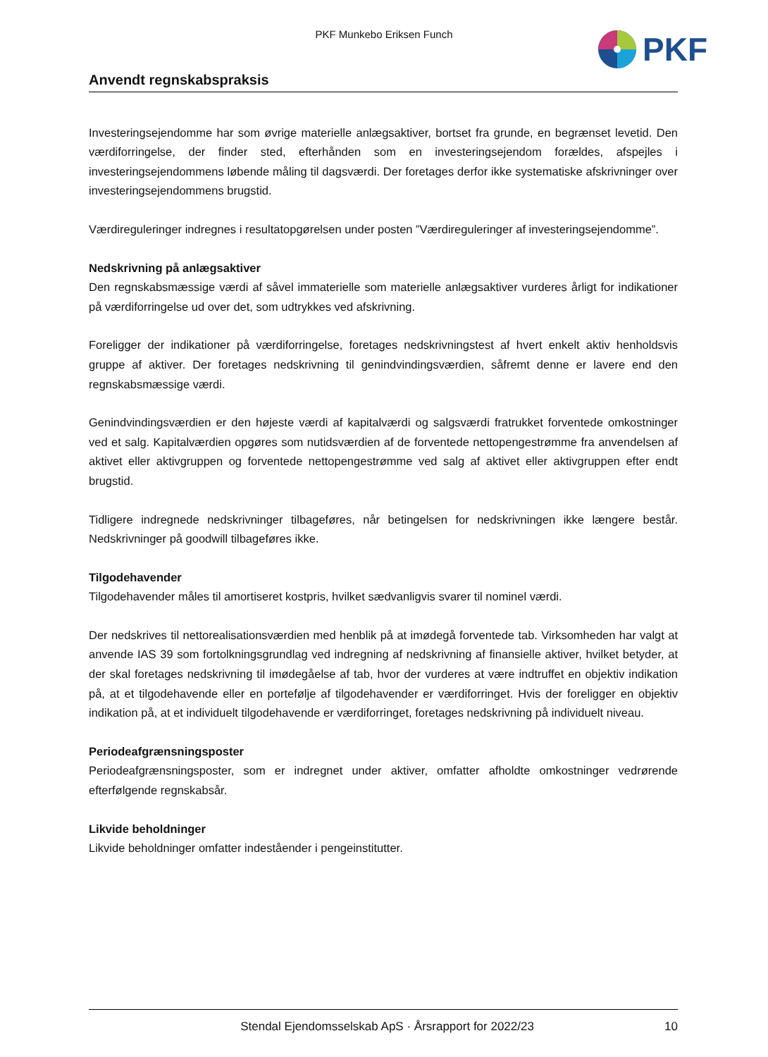PKF Munkebo Eriksen Funch PKF
Anvendt regnskabspraksis
Investeringsejendomme har som øvrige materielle anlægsaktiver, bortset fra grunde, en begrænset levetid. Den værdiforringelse, der finder sted, efterhånden som en investeringsejendom forældes, afspejles i investeringsejendommens løbende måling til dagsværdi. Der foretages derfor ikke systematiske afskrivninger over investeringsejendommens brugstid.
Værdireguleringer indregnes i resultatopgørelsen under posten ”Værdireguleringer af investeringsejendomme”.
Nedskrivning på anlægsaktiver
Den regnskabsmæssige værdi af såvel immaterielle som materielle anlægsaktiver vurderes årligt for indikationer på værdiforringelse ud over det, som udtrykkes ved afskrivning.
Foreligger der indikationer på værdiforringelse, foretages nedskrivningstest af hvert enkelt aktiv henholdsvis gruppe af aktiver. Der foretages nedskrivning til genindvindingsværdien, såfremt denne er lavere end den regnskabsmæssige værdi.
Genindvindingsværdien er den højeste værdi af kapitalværdi og salgsværdi fratrukket forventede omkostninger ved et salg. Kapitalværdien opgøres som nutidsværdien af de forventede nettopengestrømme fra anvendelsen af aktivet eller aktivgruppen og forventede nettopengestrømme ved salg af aktivet eller aktivgruppen efter endt brugstid.
Tidligere indregnede nedskrivninger tilbageføres, når betingelsen for nedskrivningen ikke længere består. Nedskrivninger på goodwill tilbageføres ikke.
Tilgodehavender
Tilgodehavender måles til amortiseret kostpris, hvilket sædvanligvis svarer til nominel værdi.
Der nedskrives til nettorealisationsværdien med henblik på at imødegå forventede tab. Virksomheden har valgt at anvende IAS 39 som fortolkningsgrundlag ved indregning af nedskrivning af finansielle aktiver, hvilket betyder, at der skal foretages nedskrivning til imødegåelse af tab, hvor der vurderes at være indtruffet en objektiv indikation på, at et tilgodehavende eller en portefølje af tilgodehavender er værdiforringet. Hvis der foreligger en objektiv indikation på, at et individuelt tilgodehavende er værdiforringet, foretages nedskrivning på individuelt niveau.
Periodeafgrænsningsposter
Periodeafgrænsningsposter, som er indregnet under aktiver, omfatter afholdte omkostninger vedrørende efterfølgende regnskabsår.
Likvide beholdninger
Likvide beholdninger omfatter indeståender i pengeinstitutter.
Stendal Ejendomsselskab ApS · Årsrapport for 2022/23 10